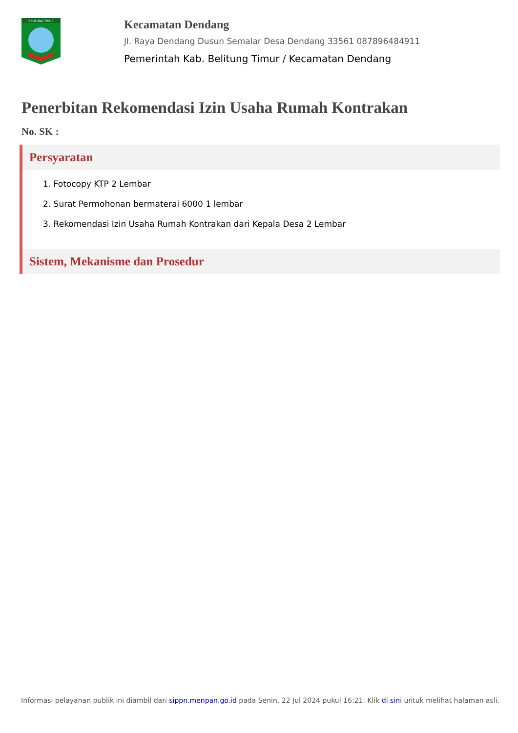BELITUNG TIMUR
Kecamatan Dendang
Jl. Raya Dendang Dusun Semalar Desa Dendang 33561 087896484911
Pemerintah Kab. Belitung Timur / Kecamatan Dendang
Penerbitan Rekomendasi Izin Usaha Rumah Kontrakan
No. SK :
Persyaratan
1. Fotocopy KTP 2 Lembar
2. Surat Permohonan bermaterai 6000 1 lembar
3. Rekomendasi Izin Usaha Rumah Kontrakan dari Kepala Desa 2 Lembar
Sistem, Mekanisme dan Prosedur
Informasi pelayanan publik ini diambil dari sippn.menpan.go.id pada Senin, 22 Jul 2024 pukul 16:21. Klik di sini untuk melihat halaman asli.